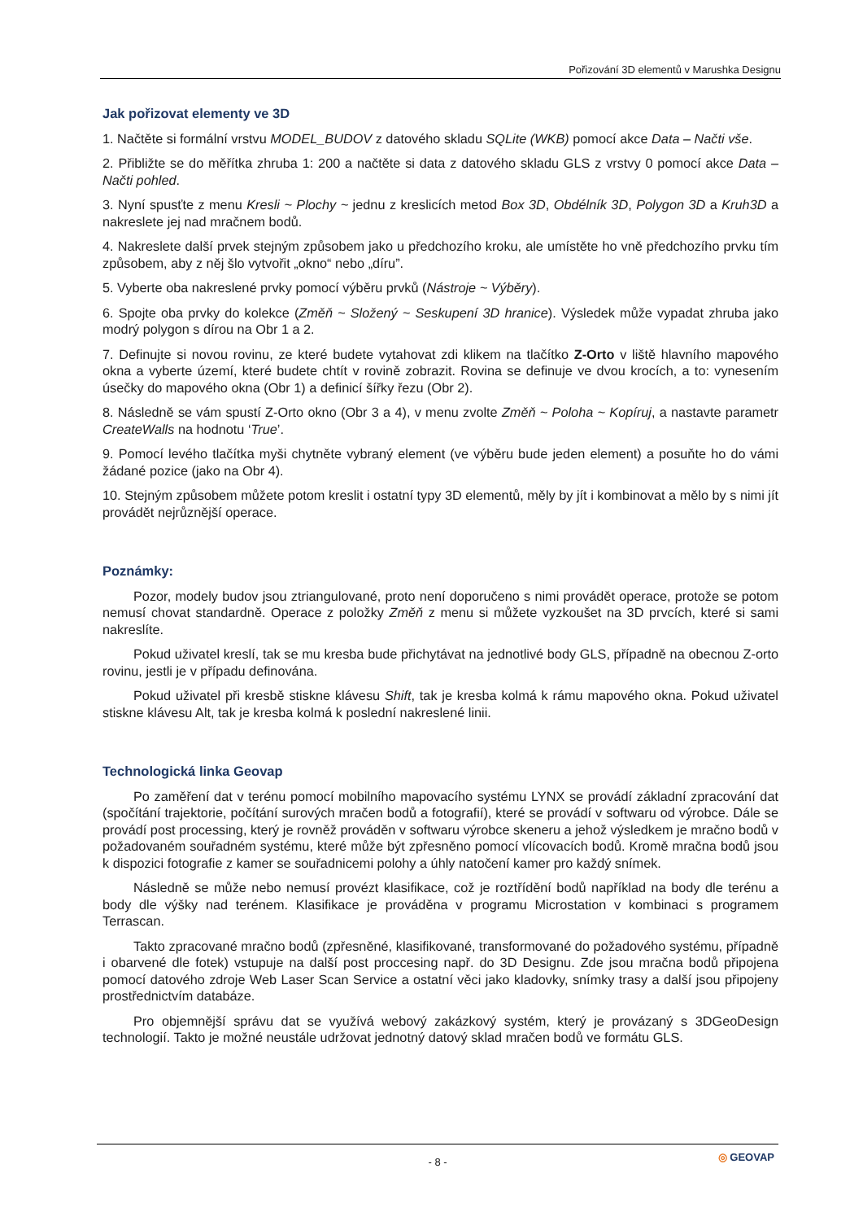Pořizování 3D elementů v Marushka Designu
Jak pořizovat elementy ve 3D
1. Načtěte si formální vrstvu MODEL_BUDOV z datového skladu SQLite (WKB) pomocí akce Data – Načti vše.
2. Přibližte se do měřítka zhruba 1: 200 a načtěte si data z datového skladu GLS z vrstvy 0 pomocí akce Data – Načti pohled.
3. Nyní spusťte z menu Kresli ~ Plochy ~ jednu z kreslicích metod Box 3D, Obdélník 3D, Polygon 3D a Kruh3D a nakreslete jej nad mračnem bodů.
4. Nakreslete další prvek stejným způsobem jako u předchozího kroku, ale umístěte ho vně předchozího prvku tím způsobem, aby z něj šlo vytvořit „okno“ nebo „díru”.
5. Vyberte oba nakreslené prvky pomocí výběru prvků (Nástroje ~ Výběry).
6. Spojte oba prvky do kolekce (Změň ~ Složený ~ Seskupení 3D hranice). Výsledek může vypadat zhruba jako modrý polygon s dírou na Obr 1 a 2.
7. Definujte si novou rovinu, ze které budete vytahovat zdi klikem na tlačítko Z-Orto v liště hlavního mapového okna a vyberte území, které budete chtít v rovině zobrazit. Rovina se definuje ve dvou krocích, a to: vynesením úsečky do mapového okna (Obr 1) a definicí šířky řezu (Obr 2).
8. Následně se vám spustí Z-Orto okno (Obr 3 a 4), v menu zvolte Změň ~ Poloha ~ Kopíruj, a nastavte parametr CreateWalls na hodnotu ‘True’.
9. Pomocí levého tlačítka myši chytněte vybraný element (ve výběru bude jeden element) a posuňte ho do vámi žádané pozice (jako na Obr 4).
10. Stejným způsobem můžete potom kreslit i ostatní typy 3D elementů, měly by jít i kombinovat a mělo by s nimi jít provádět nejrůznější operace.
Poznámky:
Pozor, modely budov jsou ztriangulované, proto není doporučeno s nimi provádět operace, protože se potom nemusí chovat standardně. Operace z položky Změň z menu si můžete vyzkoušet na 3D prvcích, které si sami nakreslíte.
Pokud uživatel kreslí, tak se mu kresba bude přichytávat na jednotlivé body GLS, případně na obecnou Z-orto rovinu, jestli je v případu definována.
Pokud uživatel při kresbě stiskne klávesu Shift, tak je kresba kolmá k rámu mapového okna. Pokud uživatel stiskne klávesu Alt, tak je kresba kolmá k poslední nakreslené linii.
Technologická linka Geovap
Po zaměření dat v terénu pomocí mobilního mapovacího systému LYNX se provádí základní zpracování dat (spočítání trajektorie, počítání surových mračen bodů a fotografií), které se provádí v softwaru od výrobce. Dále se provádí post processing, který je rovněž prováděn v softwaru výrobce skeneru a jehož výsledkem je mračno bodů v požadovaném souřadném systému, které může být zpřesněno pomocí vlícovacích bodů. Kromě mračna bodů jsou k dispozici fotografie z kamer se souřadnicemi polohy a úhly natočení kamer pro každý snímek.
Následně se může nebo nemusí provézt klasifikace, což je roztřídění bodů například na body dle terénu a body dle výšky nad terénem. Klasifikace je prováděna v programu Microstation v kombinaci s programem Terrascan.
Takto zpracované mračno bodů (zpřesněné, klasifikované, transformované do požadového systému, případně i obarvené dle fotek) vstupuje na další post proccesing např. do 3D Designu. Zde jsou mračna bodů připojena pomocí datového zdroje Web Laser Scan Service a ostatní věci jako kladovky, snímky trasy a další jsou připojeny prostřednictvím databáze.
Pro objemnější správu dat se využívá webový zakázkový systém, který je provázaný s 3DGeoDesign technologií. Takto je možné neustále udržovat jednotný datový sklad mračen bodů ve formátu GLS.
- 8 - ◎ GEOVAP